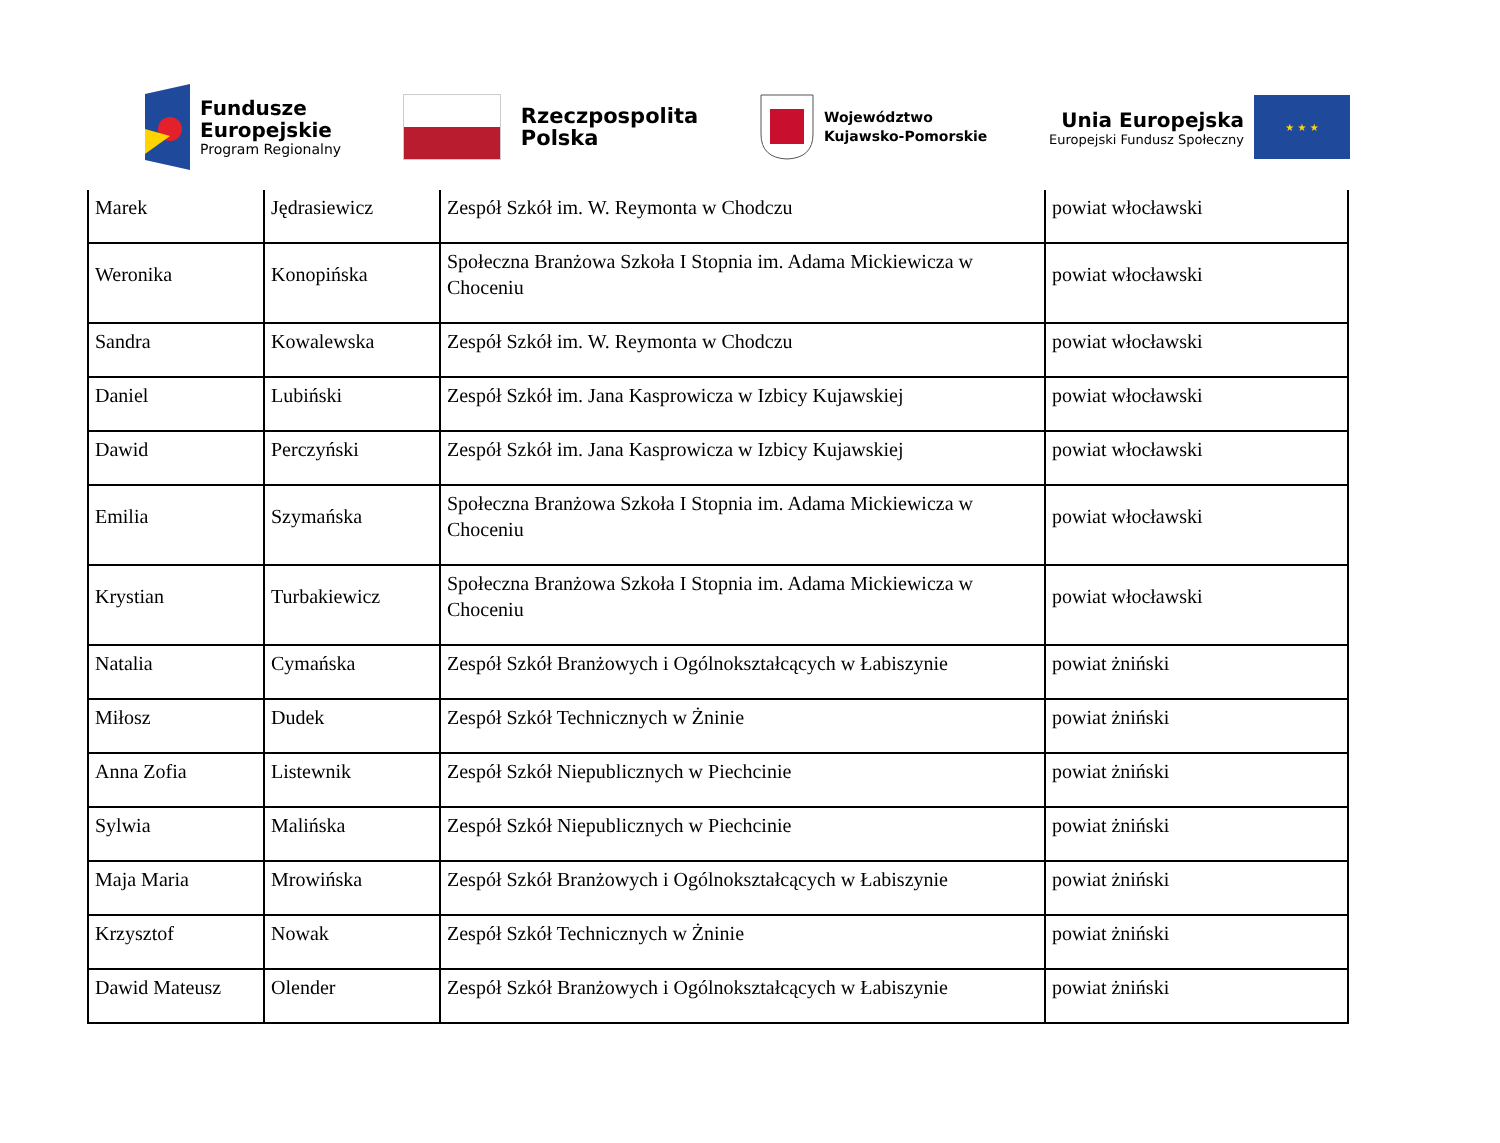Fundusze
Europejskie
Program Regionalny
Rzeczpospolita
Polska
Województwo
Kujawsko-Pomorskie
Unia Europejska
Europejski Fundusz Społeczny
★ ★ ★
| Marek | Jędrasiewicz | Zespół Szkół im. W. Reymonta w Chodczu | powiat włocławski |
| Weronika | Konopińska | Społeczna Branżowa Szkoła I Stopnia im. Adama Mickiewicza w Choceniu | powiat włocławski |
| Sandra | Kowalewska | Zespół Szkół im. W. Reymonta w Chodczu | powiat włocławski |
| Daniel | Lubiński | Zespół Szkół im. Jana Kasprowicza w Izbicy Kujawskiej | powiat włocławski |
| Dawid | Perczyński | Zespół Szkół im. Jana Kasprowicza w Izbicy Kujawskiej | powiat włocławski |
| Emilia | Szymańska | Społeczna Branżowa Szkoła I Stopnia im. Adama Mickiewicza w Choceniu | powiat włocławski |
| Krystian | Turbakiewicz | Społeczna Branżowa Szkoła I Stopnia im. Adama Mickiewicza w Choceniu | powiat włocławski |
| Natalia | Cymańska | Zespół Szkół Branżowych i Ogólnokształcących w Łabiszynie | powiat żniński |
| Miłosz | Dudek | Zespół Szkół Technicznych w Żninie | powiat żniński |
| Anna Zofia | Listewnik | Zespół Szkół Niepublicznych w Piechcinie | powiat żniński |
| Sylwia | Malińska | Zespół Szkół Niepublicznych w Piechcinie | powiat żniński |
| Maja Maria | Mrowińska | Zespół Szkół Branżowych i Ogólnokształcących w Łabiszynie | powiat żniński |
| Krzysztof | Nowak | Zespół Szkół Technicznych w Żninie | powiat żniński |
| Dawid Mateusz | Olender | Zespół Szkół Branżowych i Ogólnokształcących w Łabiszynie | powiat żniński |